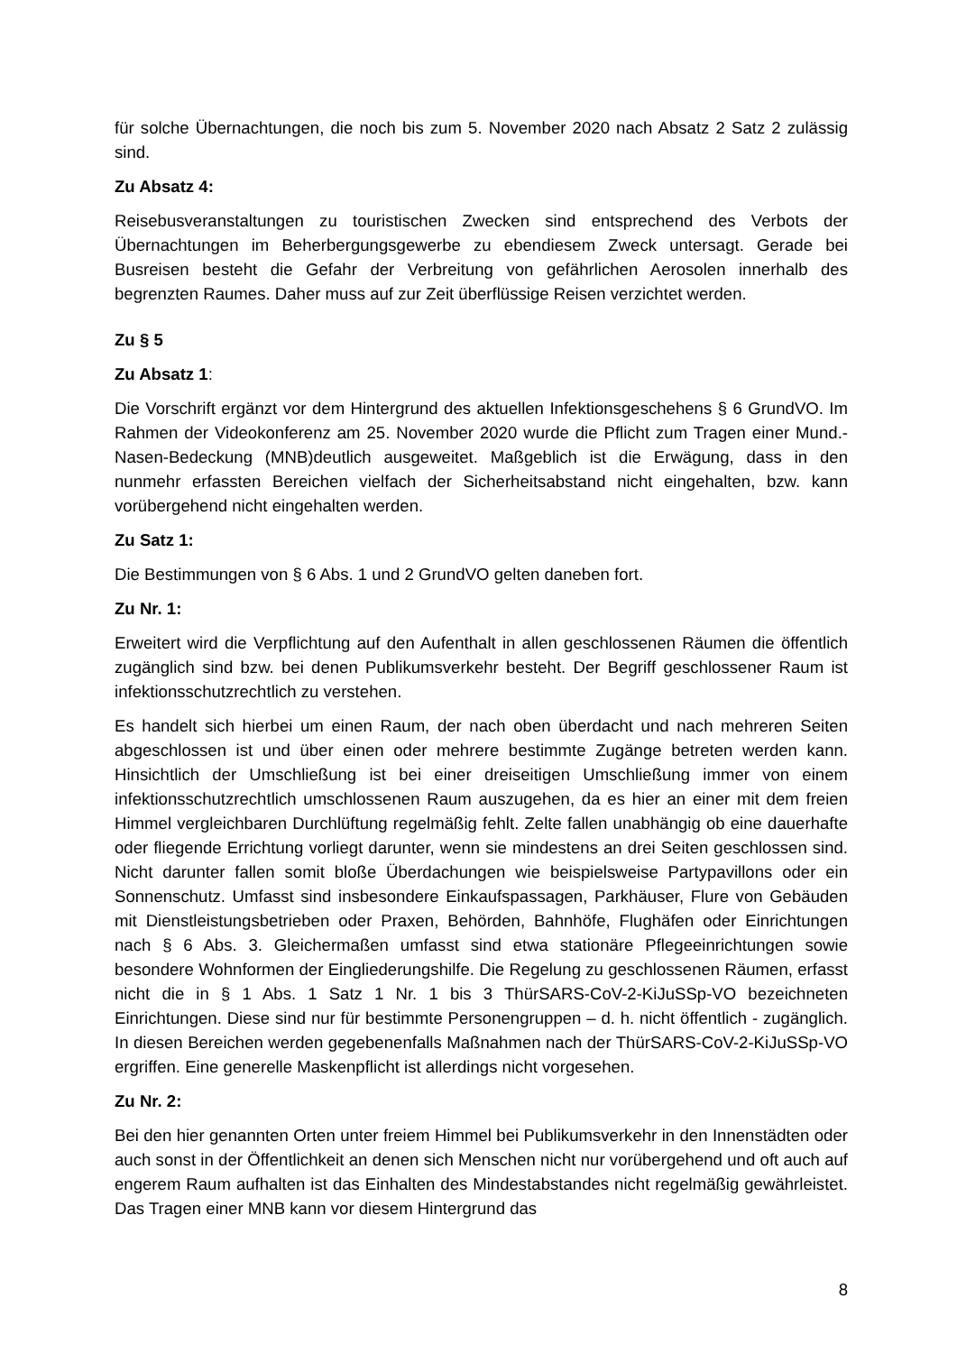für solche Übernachtungen, die noch bis zum 5. November 2020 nach Absatz 2 Satz 2 zulässig sind.
Zu Absatz 4:
Reisebusveranstaltungen zu touristischen Zwecken sind entsprechend des Verbots der Übernachtungen im Beherbergungsgewerbe zu ebendiesem Zweck untersagt. Gerade bei Busreisen besteht die Gefahr der Verbreitung von gefährlichen Aerosolen innerhalb des begrenzten Raumes. Daher muss auf zur Zeit überflüssige Reisen verzichtet werden.
Zu § 5
Zu Absatz 1:
Die Vorschrift ergänzt vor dem Hintergrund des aktuellen Infektionsgeschehens § 6 GrundVO. Im Rahmen der Videokonferenz am 25. November 2020 wurde die Pflicht zum Tragen einer Mund.-Nasen-Bedeckung (MNB)deutlich ausgeweitet. Maßgeblich ist die Erwägung, dass in den nunmehr erfassten Bereichen vielfach der Sicherheitsabstand nicht eingehalten, bzw. kann vorübergehend nicht eingehalten werden.
Zu Satz 1:
Die Bestimmungen von § 6 Abs. 1 und 2 GrundVO gelten daneben fort.
Zu Nr. 1:
Erweitert wird die Verpflichtung auf den Aufenthalt in allen geschlossenen Räumen die öffentlich zugänglich sind bzw. bei denen Publikumsverkehr besteht. Der Begriff geschlossener Raum ist infektionsschutzrechtlich zu verstehen.
Es handelt sich hierbei um einen Raum, der nach oben überdacht und nach mehreren Seiten abgeschlossen ist und über einen oder mehrere bestimmte Zugänge betreten werden kann. Hinsichtlich der Umschließung ist bei einer dreiseitigen Umschließung immer von einem infektionsschutzrechtlich umschlossenen Raum auszugehen, da es hier an einer mit dem freien Himmel vergleichbaren Durchlüftung regelmäßig fehlt. Zelte fallen unabhängig ob eine dauerhafte oder fliegende Errichtung vorliegt darunter, wenn sie mindestens an drei Seiten geschlossen sind. Nicht darunter fallen somit bloße Überdachungen wie beispielsweise Partypavillons oder ein Sonnenschutz. Umfasst sind insbesondere Einkaufspassagen, Parkhäuser, Flure von Gebäuden mit Dienstleistungsbetrieben oder Praxen, Behörden, Bahnhöfe, Flughäfen oder Einrichtungen nach § 6 Abs. 3. Gleichermaßen umfasst sind etwa stationäre Pflegeeinrichtungen sowie besondere Wohnformen der Eingliederungshilfe. Die Regelung zu geschlossenen Räumen, erfasst nicht die in § 1 Abs. 1 Satz 1 Nr. 1 bis 3 ThürSARS-CoV-2-KiJuSSp-VO bezeichneten Einrichtungen. Diese sind nur für bestimmte Personengruppen – d. h. nicht öffentlich - zugänglich. In diesen Bereichen werden gegebenenfalls Maßnahmen nach der ThürSARS-CoV-2-KiJuSSp-VO ergriffen. Eine generelle Maskenpflicht ist allerdings nicht vorgesehen.
Zu Nr. 2:
Bei den hier genannten Orten unter freiem Himmel bei Publikumsverkehr in den Innenstädten oder auch sonst in der Öffentlichkeit an denen sich Menschen nicht nur vorübergehend und oft auch auf engerem Raum aufhalten ist das Einhalten des Mindestabstandes nicht regelmäßig gewährleistet. Das Tragen einer MNB kann vor diesem Hintergrund das
8